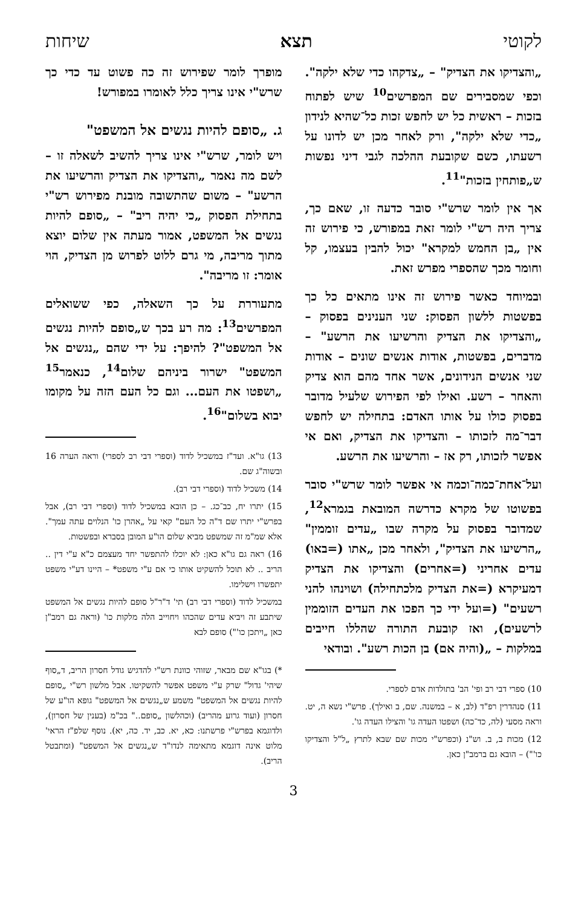לקוטי תצא שיחות
„והצדיקו את הצדיק" – „צדקהו כדי שלא ילקה". וכפי שמסבירים שם המפרשים<sup>10</sup> שיש לפתוח בזכות – ראשית כל יש לחפש זכות כל־שהיא לנידון „כדי שלא ילקה", ורק לאחר מכן יש לדונו על רשעתו, כשם שקובעת ההלכה לגבי דיני נפשות ש„פותחין בזכות"<sup>11</sup>.
אך אין לומר שרש"י סובר כדעה זו, שאם כך, צריך היה רש"י לומר זאת במפורש, כי פירוש זה אין „בן החמש למקרא" יכול להבין בעצמו, קל וחומר מכך שהספרי מפרש זאת.
ובמיוחד כאשר פירוש זה אינו מתאים כל כך בפשטות ללשון הפסוק: שני הענינים בפסוק – „והצדיקו את הצדיק והרשיעו את הרשע" – מדברים, בפשטות, אודות אנשים שונים – אודות שני אנשים הנידונים, אשר אחד מהם הוא צדיק והאחר – רשע. ואילו לפי הפירוש שלעיל מדובר בפסוק כולו על אותו האדם: בתחילה יש לחפש דבר־מה לזכותו – והצדיקו את הצדיק, ואם אי אפשר לזכותו, רק אז – והרשיעו את הרשע.
ועל־אחת־כמה־וכמה אי אפשר לומר שרש"י סובר בפשוטו של מקרא כדרשה המובאת בגמרא<sup>12</sup>, שמדובר בפסוק על מקרה שבו „עדים זוממין" „הרשיעו את הצדיק", ולאחר מכן „אתו (=באו) עדים אחריני (=אחרים) והצדיקו את הצדיק דמעיקרא (=את הצדיק מלכתחילה) ושוינהו להני רשעים" (=ועל ידי כך הפכו את העדים הזוממין לרשעים), ואז קובעת התורה שהללו חייבים במלקות – „(והיה אם) בן הכות רשע". ובודאי
10) ספרי דבי רב ופי' הב' בתולדות אדם לספרי.
11) סנהדרין רפ"ד (לב, א – במשנה. שם, ב ואילך). פרש"י נשא ה, יט. וראה מסעי (לה, כד־כה) ושפטו העדה גו' והצילו העדה גו'.
12) מכות ב, ב. וש"נ (וכפרש"י מכות שם שבא לתרץ „ל"ל והצדיקו כו'") – הובא גם ברמב"ן כאן.
מופרך לומר שפירוש זה כה פשוט עד כדי כך שרש"י אינו צריך כלל לאומרו במפורש!
ג. „סופם להיות נגשים אל המשפט"
ויש לומר, שרש"י אינו צריך להשיב לשאלה זו – לשם מה נאמר „והצדיקו את הצדיק והרשיעו את הרשע" – משום שהתשובה מובנת מפירוש רש"י בתחילת הפסוק „כי יהיה ריב" – „סופם להיות נגשים אל המשפט, אמור מעתה אין שלום יוצא מתוך מריבה, מי גרם ללוט לפרוש מן הצדיק, הוי אומר: זו מריבה".
מתעוררת על כך השאלה, כפי ששואלים המפרשים<sup>13</sup>: מה רע בכך ש„סופם להיות נגשים אל המשפט"? להיפך: על ידי שהם „נגשים אל המשפט" ישרור ביניהם שלום<sup>14</sup>, כנאמר<sup>15</sup> „ושפטו את העם... וגם כל העם הזה על מקומו יבוא בשלום"<sup>16</sup>.
13) גו"א. ועד"ז במשכיל לדוד (וספרי דבי רב לספרי) וראה הערה 16 ובשוה"ג שם.
14) משכיל לדוד (וספרי דבי רב).
15) יתרו יח, כב־כג. – כן הובא במשכיל לדוד (וספרי דבי רב), אבל בפרש"י יתרו שם ד"ה כל העם" קאי על „אהרן כו' הנלוים עתה עמך". אלא שמ"מ זה שמשפט מביא שלום הו"ע המובן בסברא ובפשטות.
16) ראה גם גו"א כאן: לא יוכלו להתפשר יחד מעצמם כ"א ע"י דין .. הריב .. לא תוכל להשקיט אותו כי אם ע"י משפט* – היינו דע"י משפט יתפשרו וישלימו.
במשכיל לדוד (וספרי דבי רב) תי' ד"ר"ל סופם להיות נגשים אל המשפט שיתבע זה ויביא עדים שהכהו ויחוייב הלה מלקות כו' (וראה גם רמב"ן כאן „ויתכן כו'") סופם לבא
*) בגו"א שם מבאר, שזוהי כוונת רש"י להדגיש גודל חסרון הריב, ד„סוף שיהי' גדול" שרק ע"י משפט אפשר להשקיטו. אבל מלשון רש"י „סופם להיות נגשים אל המשפט" משמע ש„נגשים אל המשפט" גופא הו"ע של חסרון (ועוד גרוע מהריב) (וכהלשון „סופם.." בכ"מ (בענין של חסרון), ולדוגמא בפרש"י פרשתנו: כא, יא. כב, יד. כה, יא). נוסף שלפ"ז הראי' מלוט אינה דוגמא מתאימה לנדו"ד ש„נגשים אל המשפט" (ומתבטל הריב).
3